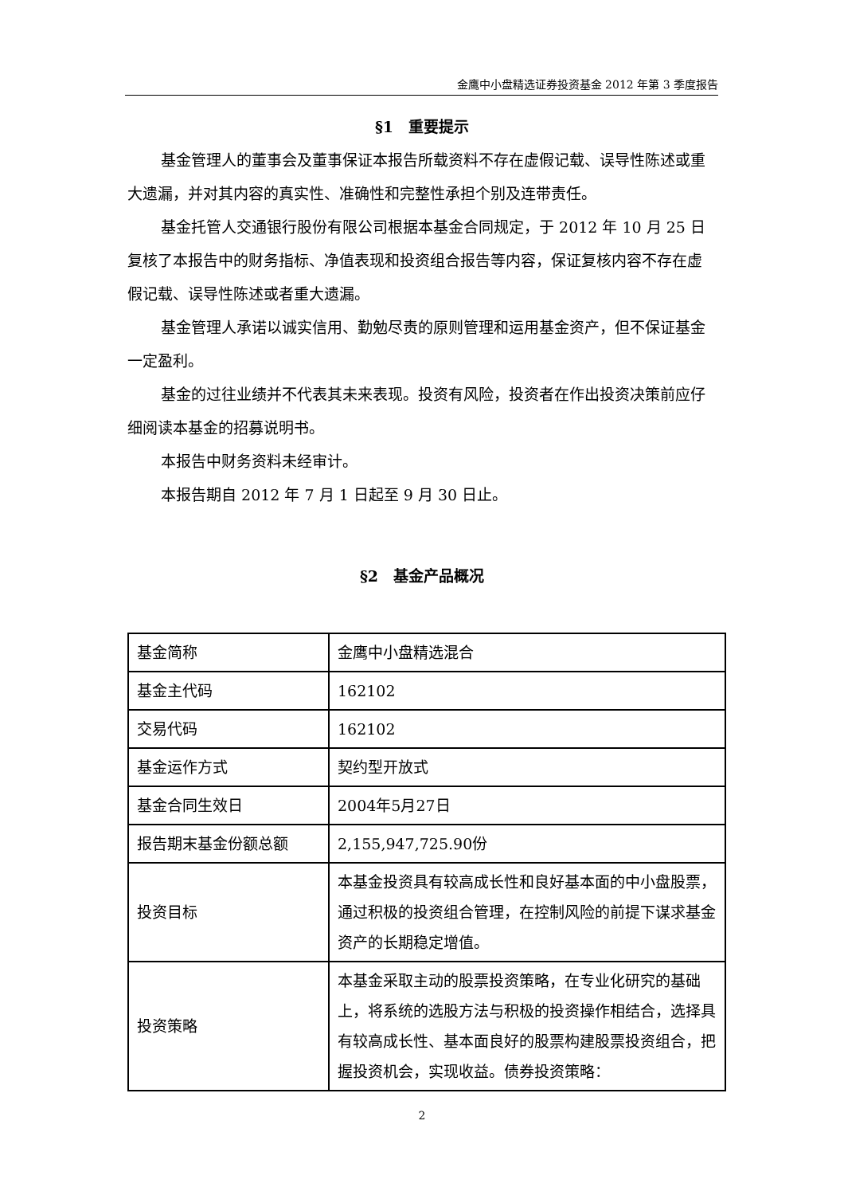金鹰中小盘精选证券投资基金 2012 年第 3 季度报告
§1　重要提示
基金管理人的董事会及董事保证本报告所载资料不存在虚假记载、误导性陈述或重大遗漏，并对其内容的真实性、准确性和完整性承担个别及连带责任。
基金托管人交通银行股份有限公司根据本基金合同规定，于 2012 年 10 月 25 日复核了本报告中的财务指标、净值表现和投资组合报告等内容，保证复核内容不存在虚假记载、误导性陈述或者重大遗漏。
基金管理人承诺以诚实信用、勤勉尽责的原则管理和运用基金资产，但不保证基金一定盈利。
基金的过往业绩并不代表其未来表现。投资有风险，投资者在作出投资决策前应仔细阅读本基金的招募说明书。
本报告中财务资料未经审计。
本报告期自 2012 年 7 月 1 日起至 9 月 30 日止。
§2　基金产品概况
| 基金简称 | 金鹰中小盘精选混合 |
| 基金主代码 | 162102 |
| 交易代码 | 162102 |
| 基金运作方式 | 契约型开放式 |
| 基金合同生效日 | 2004年5月27日 |
| 报告期末基金份额总额 | 2,155,947,725.90份 |
| 投资目标 | 本基金投资具有较高成长性和良好基本面的中小盘股票，通过积极的投资组合管理，在控制风险的前提下谋求基金资产的长期稳定增值。 |
| 投资策略 | 本基金采取主动的股票投资策略，在专业化研究的基础上，将系统的选股方法与积极的投资操作相结合，选择具有较高成长性、基本面良好的股票构建股票投资组合，把握投资机会，实现收益。债券投资策略： |
2